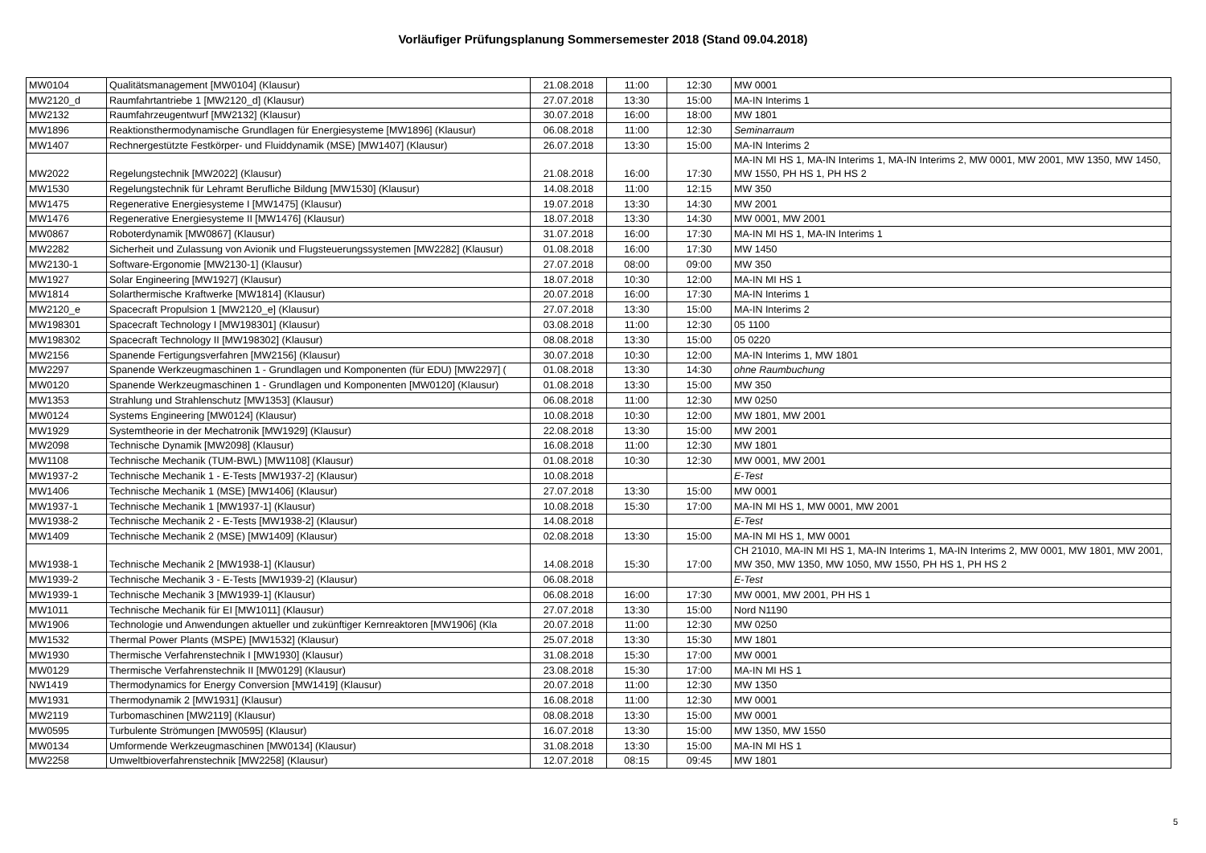Vorläufiger Prüfungsplanung Sommersemester 2018 (Stand 09.04.2018)
| MW0104 | Qualitätsmanagement [MW0104] (Klausur) | 21.08.2018 | 11:00 | 12:30 | MW 0001 |
| MW2120_d | Raumfahrtantriebe 1 [MW2120_d] (Klausur) | 27.07.2018 | 13:30 | 15:00 | MA-IN Interims 1 |
| MW2132 | Raumfahrzeugentwurf [MW2132] (Klausur) | 30.07.2018 | 16:00 | 18:00 | MW 1801 |
| MW1896 | Reaktionsthermodynamische Grundlagen für Energiesysteme [MW1896] (Klausur) | 06.08.2018 | 11:00 | 12:30 | Seminarraum |
| MW1407 | Rechnergestützte Festkörper- und Fluiddynamik (MSE) [MW1407] (Klausur) | 26.07.2018 | 13:30 | 15:00 | MA-IN Interims 2 |
| MW2022 | Regelungstechnik [MW2022] (Klausur) | 21.08.2018 | 16:00 | 17:30 | MA-IN MI HS 1, MA-IN Interims 1, MA-IN Interims 2, MW 0001, MW 2001, MW 1350, MW 1450, MW 1550, PH HS 1, PH HS 2 |
| MW1530 | Regelungstechnik für Lehramt Berufliche Bildung [MW1530] (Klausur) | 14.08.2018 | 11:00 | 12:15 | MW 350 |
| MW1475 | Regenerative Energiesysteme I [MW1475] (Klausur) | 19.07.2018 | 13:30 | 14:30 | MW 2001 |
| MW1476 | Regenerative Energiesysteme II [MW1476] (Klausur) | 18.07.2018 | 13:30 | 14:30 | MW 0001, MW 2001 |
| MW0867 | Roboterdynamik [MW0867] (Klausur) | 31.07.2018 | 16:00 | 17:30 | MA-IN MI HS 1, MA-IN Interims 1 |
| MW2282 | Sicherheit und Zulassung von Avionik und Flugsteuerungssystemen [MW2282] (Klausur) | 01.08.2018 | 16:00 | 17:30 | MW 1450 |
| MW2130-1 | Software-Ergonomie [MW2130-1] (Klausur) | 27.07.2018 | 08:00 | 09:00 | MW 350 |
| MW1927 | Solar Engineering [MW1927] (Klausur) | 18.07.2018 | 10:30 | 12:00 | MA-IN MI HS 1 |
| MW1814 | Solarthermische Kraftwerke [MW1814] (Klausur) | 20.07.2018 | 16:00 | 17:30 | MA-IN Interims 1 |
| MW2120_e | Spacecraft Propulsion 1 [MW2120_e] (Klausur) | 27.07.2018 | 13:30 | 15:00 | MA-IN Interims 2 |
| MW198301 | Spacecraft Technology I [MW198301] (Klausur) | 03.08.2018 | 11:00 | 12:30 | 05 1100 |
| MW198302 | Spacecraft Technology II [MW198302] (Klausur) | 08.08.2018 | 13:30 | 15:00 | 05 0220 |
| MW2156 | Spanende Fertigungsverfahren [MW2156] (Klausur) | 30.07.2018 | 10:30 | 12:00 | MA-IN Interims 1, MW 1801 |
| MW2297 | Spanende Werkzeugmaschinen 1 - Grundlagen und Komponenten (für EDU) [MW2297] ( | 01.08.2018 | 13:30 | 14:30 | ohne Raumbuchung |
| MW0120 | Spanende Werkzeugmaschinen 1 - Grundlagen und Komponenten [MW0120] (Klausur) | 01.08.2018 | 13:30 | 15:00 | MW 350 |
| MW1353 | Strahlung und Strahlenschutz [MW1353] (Klausur) | 06.08.2018 | 11:00 | 12:30 | MW 0250 |
| MW0124 | Systems Engineering [MW0124] (Klausur) | 10.08.2018 | 10:30 | 12:00 | MW 1801, MW 2001 |
| MW1929 | Systemtheorie in der Mechatronik [MW1929] (Klausur) | 22.08.2018 | 13:30 | 15:00 | MW 2001 |
| MW2098 | Technische Dynamik [MW2098] (Klausur) | 16.08.2018 | 11:00 | 12:30 | MW 1801 |
| MW1108 | Technische Mechanik (TUM-BWL) [MW1108] (Klausur) | 01.08.2018 | 10:30 | 12:30 | MW 0001, MW 2001 |
| MW1937-2 | Technische Mechanik 1 - E-Tests [MW1937-2] (Klausur) | 10.08.2018 | | | E-Test |
| MW1406 | Technische Mechanik 1 (MSE) [MW1406] (Klausur) | 27.07.2018 | 13:30 | 15:00 | MW 0001 |
| MW1937-1 | Technische Mechanik 1 [MW1937-1] (Klausur) | 10.08.2018 | 15:30 | 17:00 | MA-IN MI HS 1, MW 0001, MW 2001 |
| MW1938-2 | Technische Mechanik 2 - E-Tests [MW1938-2] (Klausur) | 14.08.2018 | | | E-Test |
| MW1409 | Technische Mechanik 2 (MSE) [MW1409] (Klausur) | 02.08.2018 | 13:30 | 15:00 | MA-IN MI HS 1, MW 0001 |
| MW1938-1 | Technische Mechanik 2 [MW1938-1] (Klausur) | 14.08.2018 | 15:30 | 17:00 | CH 21010, MA-IN MI HS 1, MA-IN Interims 1, MA-IN Interims 2, MW 0001, MW 1801, MW 2001, MW 350, MW 1350, MW 1050, MW 1550, PH HS 1, PH HS 2 |
| MW1939-2 | Technische Mechanik 3 - E-Tests [MW1939-2] (Klausur) | 06.08.2018 | | | E-Test |
| MW1939-1 | Technische Mechanik 3 [MW1939-1] (Klausur) | 06.08.2018 | 16:00 | 17:30 | MW 0001, MW 2001, PH HS 1 |
| MW1011 | Technische Mechanik für EI [MW1011] (Klausur) | 27.07.2018 | 13:30 | 15:00 | Nord N1190 |
| MW1906 | Technologie und Anwendungen aktueller und zukünftiger Kernreaktoren [MW1906] (Kla | 20.07.2018 | 11:00 | 12:30 | MW 0250 |
| MW1532 | Thermal Power Plants (MSPE) [MW1532] (Klausur) | 25.07.2018 | 13:30 | 15:30 | MW 1801 |
| MW1930 | Thermische Verfahrenstechnik I [MW1930] (Klausur) | 31.08.2018 | 15:30 | 17:00 | MW 0001 |
| MW0129 | Thermische Verfahrenstechnik II [MW0129] (Klausur) | 23.08.2018 | 15:30 | 17:00 | MA-IN MI HS 1 |
| NW1419 | Thermodynamics for Energy Conversion [MW1419] (Klausur) | 20.07.2018 | 11:00 | 12:30 | MW 1350 |
| MW1931 | Thermodynamik 2 [MW1931] (Klausur) | 16.08.2018 | 11:00 | 12:30 | MW 0001 |
| MW2119 | Turbomaschinen [MW2119] (Klausur) | 08.08.2018 | 13:30 | 15:00 | MW 0001 |
| MW0595 | Turbulente Strömungen [MW0595] (Klausur) | 16.07.2018 | 13:30 | 15:00 | MW 1350, MW 1550 |
| MW0134 | Umformende Werkzeugmaschinen [MW0134] (Klausur) | 31.08.2018 | 13:30 | 15:00 | MA-IN MI HS 1 |
| MW2258 | Umweltbioverfahrenstechnik [MW2258] (Klausur) | 12.07.2018 | 08:15 | 09:45 | MW 1801 |
5